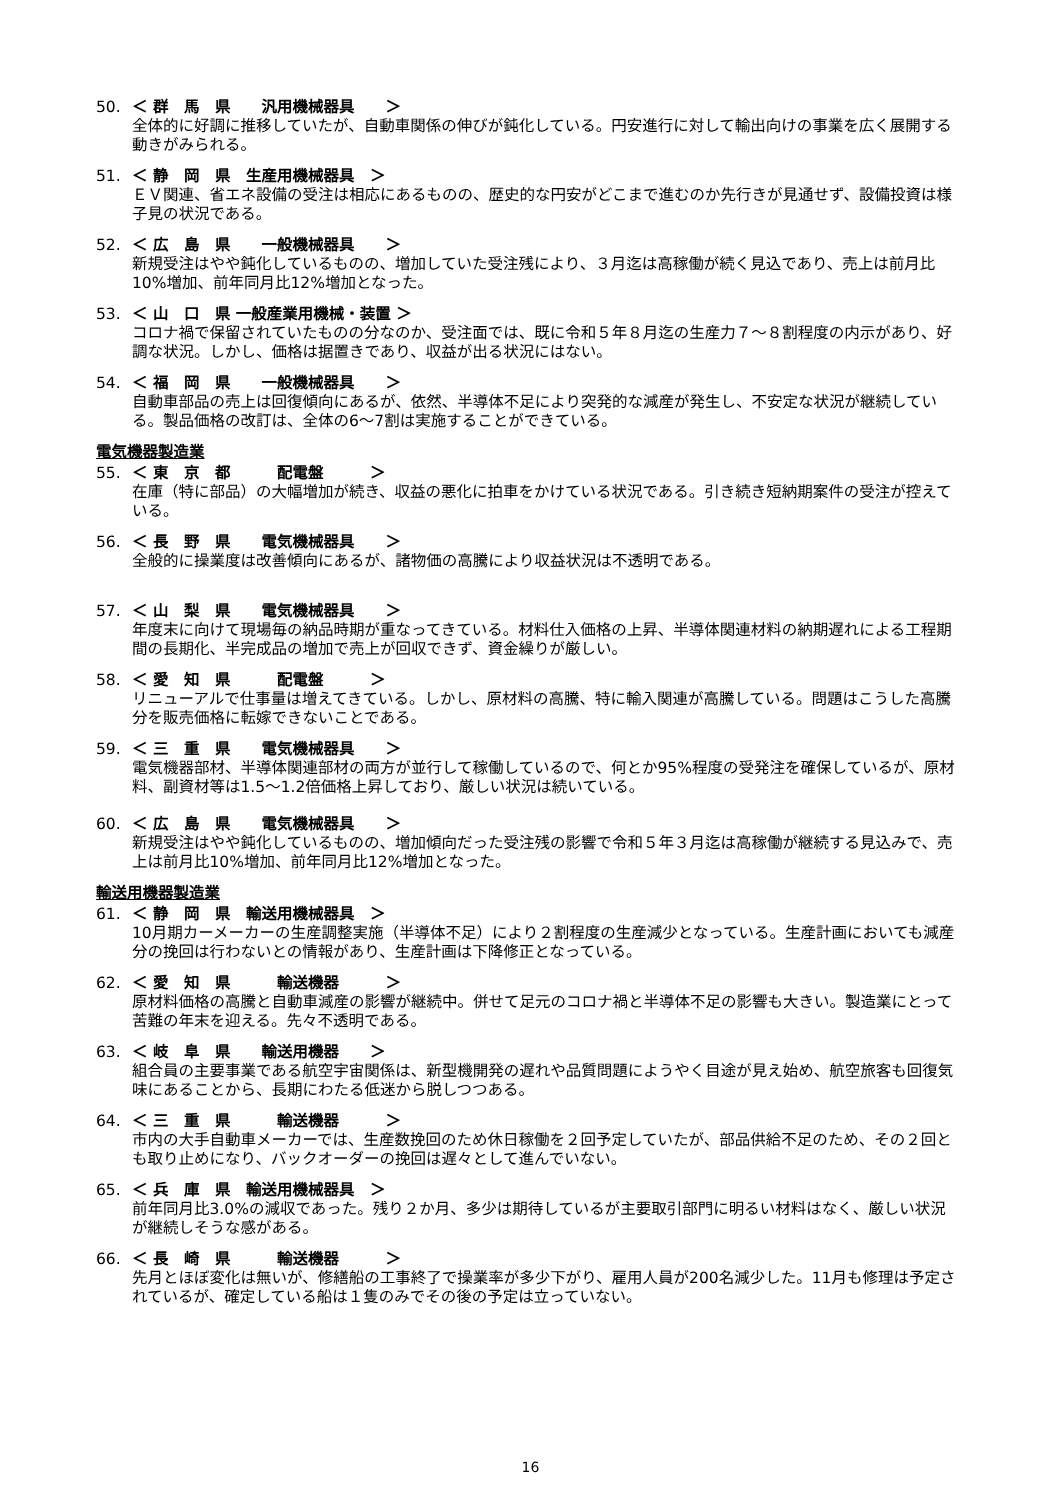50. ＜ 群　馬　県　　汎用機械器具　　＞
全体的に好調に推移していたが、自動車関係の伸びが鈍化している。円安進行に対して輸出向けの事業を広く展開する動きがみられる。
51. ＜ 静　岡　県　生産用機械器具　＞
ＥＶ関連、省エネ設備の受注は相応にあるものの、歴史的な円安がどこまで進むのか先行きが見通せず、設備投資は様子見の状況である。
52. ＜ 広　島　県　　一般機械器具　　＞
新規受注はやや鈍化しているものの、増加していた受注残により、３月迄は高稼働が続く見込であり、売上は前月比10%増加、前年同月比12%増加となった。
53. ＜ 山　口　県 一般産業用機械・装置 ＞
コロナ禍で保留されていたものの分なのか、受注面では、既に令和５年８月迄の生産力７～８割程度の内示があり、好調な状況。しかし、価格は据置きであり、収益が出る状況にはない。
54. ＜ 福　岡　県　　一般機械器具　　＞
自動車部品の売上は回復傾向にあるが、依然、半導体不足により突発的な減産が発生し、不安定な状況が継続している。製品価格の改訂は、全体の6～7割は実施することができている。
電気機器製造業
55. ＜ 東　京　都　　　配電盤　　　＞
在庫（特に部品）の大幅増加が続き、収益の悪化に拍車をかけている状況である。引き続き短納期案件の受注が控えている。
56. ＜ 長　野　県　　電気機械器具　　＞
全般的に操業度は改善傾向にあるが、諸物価の高騰により収益状況は不透明である。
57. ＜ 山　梨　県　　電気機械器具　　＞
年度末に向けて現場毎の納品時期が重なってきている。材料仕入価格の上昇、半導体関連材料の納期遅れによる工程期間の長期化、半完成品の増加で売上が回収できず、資金繰りが厳しい。
58. ＜ 愛　知　県　　　配電盤　　　＞
リニューアルで仕事量は増えてきている。しかし、原材料の高騰、特に輸入関連が高騰している。問題はこうした高騰分を販売価格に転嫁できないことである。
59. ＜ 三　重　県　　電気機械器具　　＞
電気機器部材、半導体関連部材の両方が並行して稼働しているので、何とか95%程度の受発注を確保しているが、原材料、副資材等は1.5～1.2倍価格上昇しており、厳しい状況は続いている。
60. ＜ 広　島　県　　電気機械器具　　＞
新規受注はやや鈍化しているものの、増加傾向だった受注残の影響で令和５年３月迄は高稼働が継続する見込みで、売上は前月比10%増加、前年同月比12%増加となった。
輸送用機器製造業
61. ＜ 静　岡　県　輸送用機械器具　＞
10月期カーメーカーの生産調整実施（半導体不足）により２割程度の生産減少となっている。生産計画においても減産分の挽回は行わないとの情報があり、生産計画は下降修正となっている。
62. ＜ 愛　知　県　　　輸送機器　　　＞
原材料価格の高騰と自動車減産の影響が継続中。併せて足元のコロナ禍と半導体不足の影響も大きい。製造業にとって苦難の年末を迎える。先々不透明である。
63. ＜ 岐　阜　県　　輸送用機器　　＞
組合員の主要事業である航空宇宙関係は、新型機開発の遅れや品質問題にようやく目途が見え始め、航空旅客も回復気味にあることから、長期にわたる低迷から脱しつつある。
64. ＜ 三　重　県　　　輸送機器　　　＞
市内の大手自動車メーカーでは、生産数挽回のため休日稼働を２回予定していたが、部品供給不足のため、その２回とも取り止めになり、バックオーダーの挽回は遅々として進んでいない。
65. ＜ 兵　庫　県　輸送用機械器具　＞
前年同月比3.0%の減収であった。残り２か月、多少は期待しているが主要取引部門に明るい材料はなく、厳しい状況が継続しそうな感がある。
66. ＜ 長　崎　県　　　輸送機器　　　＞
先月とほぼ変化は無いが、修繕船の工事終了で操業率が多少下がり、雇用人員が200名減少した。11月も修理は予定されているが、確定している船は１隻のみでその後の予定は立っていない。
16